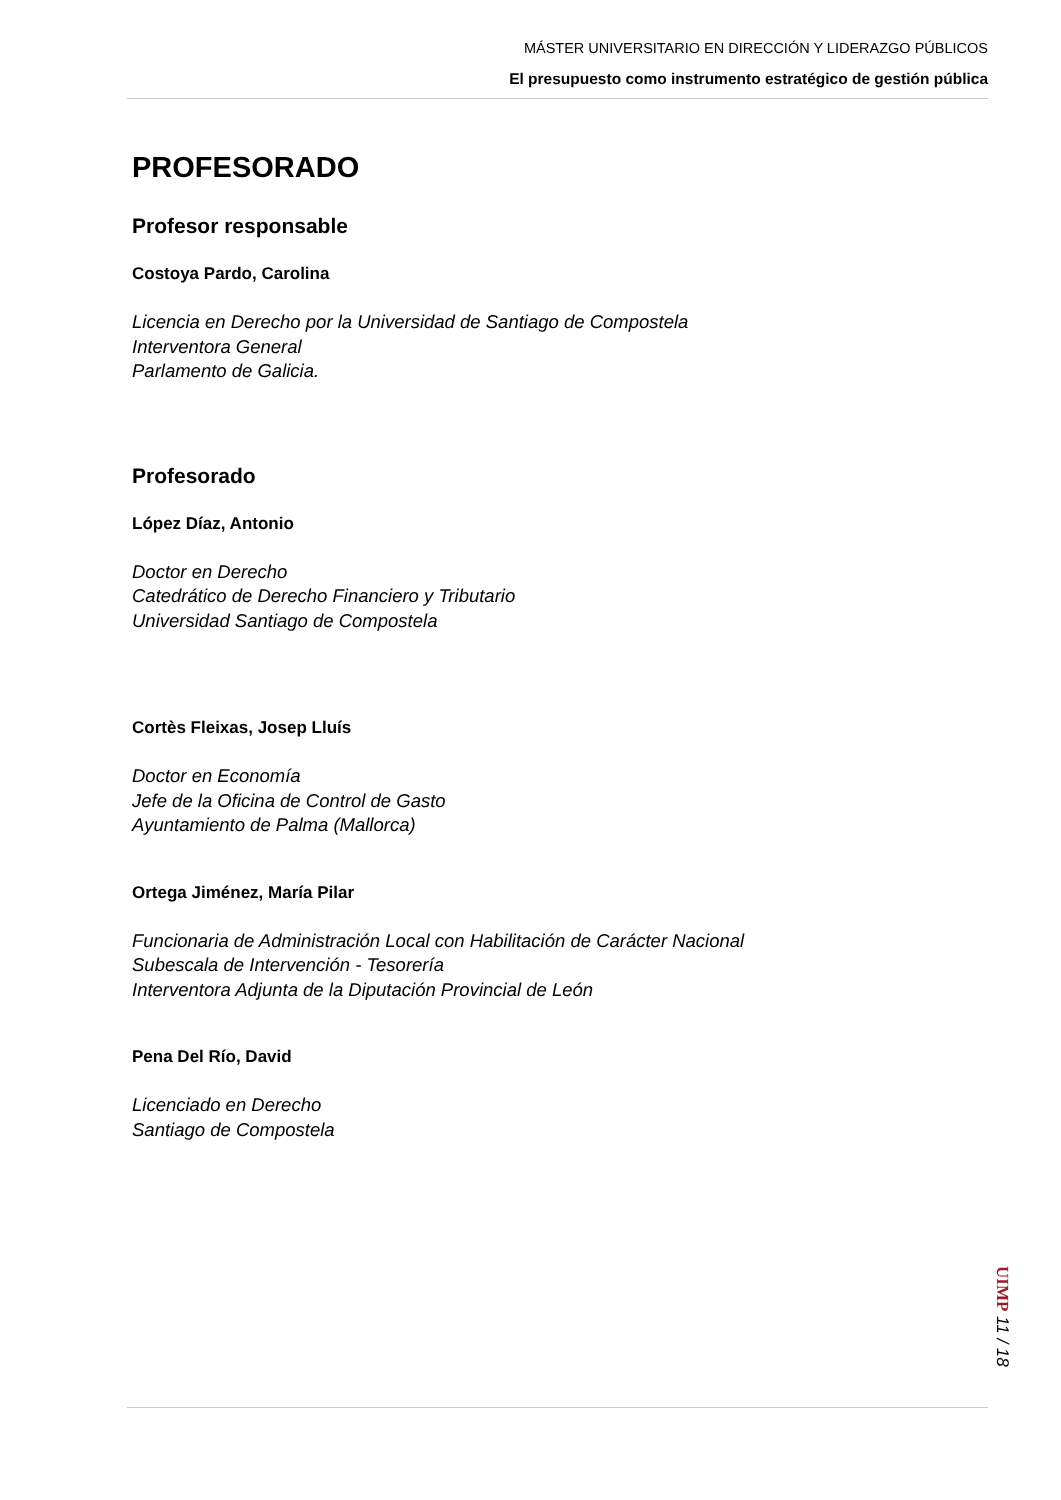MÁSTER UNIVERSITARIO EN DIRECCIÓN Y LIDERAZGO PÚBLICOS
El presupuesto como instrumento estratégico de gestión pública
PROFESORADO
Profesor responsable
Costoya Pardo, Carolina
Licencia en Derecho por la Universidad de Santiago de Compostela
Interventora General
Parlamento de Galicia.
Profesorado
López Díaz, Antonio
Doctor en Derecho
Catedrático de Derecho Financiero y Tributario
Universidad Santiago de Compostela
Cortès Fleixas, Josep Lluís
Doctor en Economía
Jefe de la Oficina de Control de Gasto
Ayuntamiento de Palma (Mallorca)
Ortega Jiménez, María Pilar
Funcionaria de Administración Local con Habilitación de Carácter Nacional
Subescala de Intervención - Tesorería
Interventora Adjunta de la Diputación Provincial de León
Pena Del Río, David
Licenciado en Derecho
Santiago de Compostela
UIMP 11 / 18